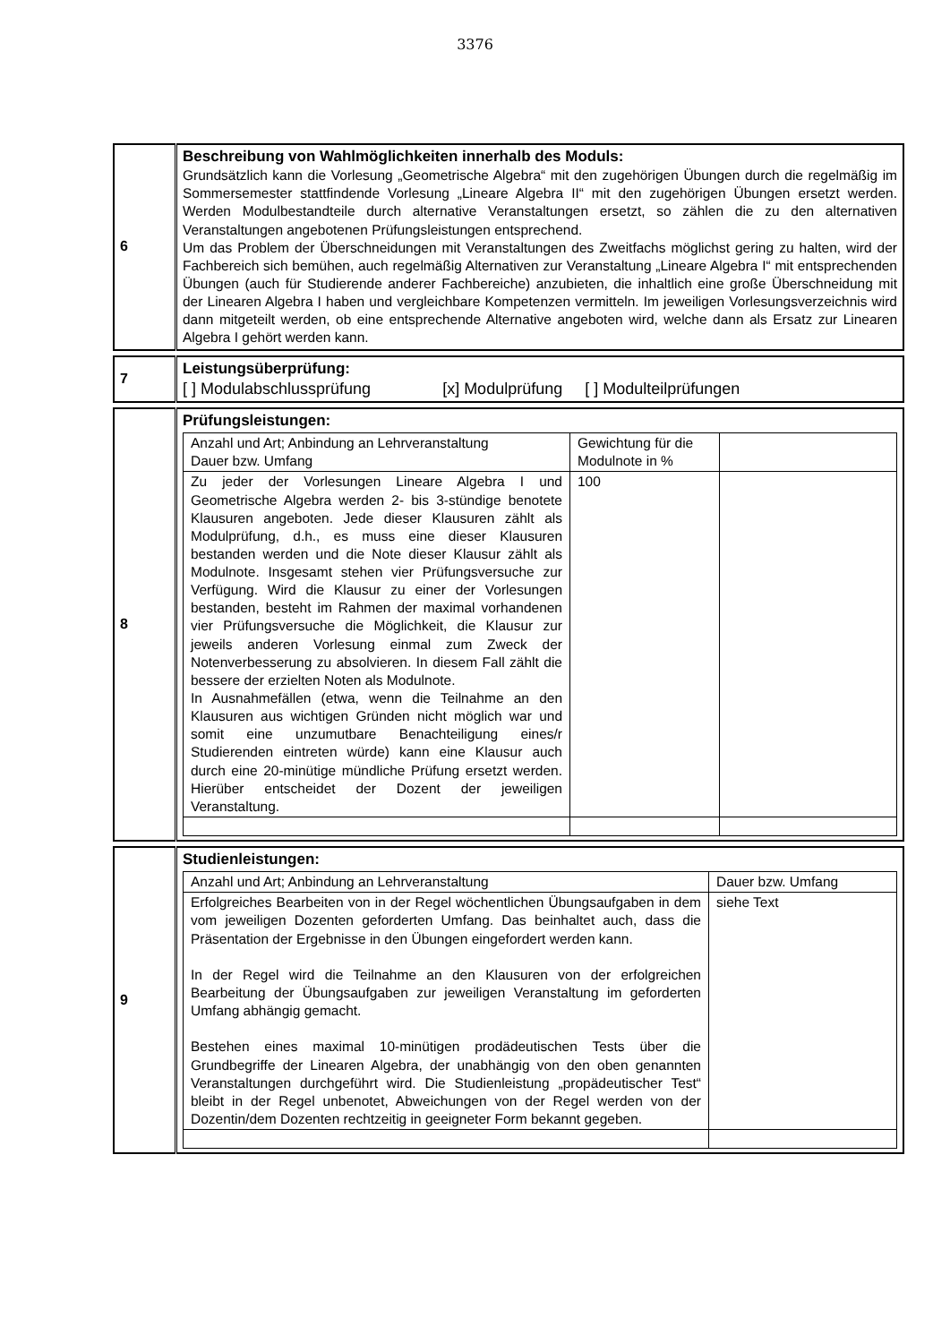3376
| 6 | Beschreibung von Wahlmöglichkeiten innerhalb des Moduls: Grundsätzlich kann die Vorlesung „Geometrische Algebra“ mit den zugehörigen Übungen durch die regelmäßig im Sommersemester stattfindende Vorlesung „Lineare Algebra II“ mit den zugehörigen Übungen ersetzt werden. Werden Modulbestandteile durch alternative Veranstaltungen ersetzt, so zählen die zu den alternativen Veranstaltungen angebotenen Prüfungsleistungen entsprechend. Um das Problem der Überschneidungen mit Veranstaltungen des Zweitfachs möglichst gering zu halten, wird der Fachbereich sich bemühen, auch regelmäßig Alternativen zur Veranstaltung „Lineare Algebra I“ mit entsprechenden Übungen (auch für Studierende anderer Fachbereiche) anzubieten, die inhaltlich eine große Überschneidung mit der Linearen Algebra I haben und vergleichbare Kompetenzen vermitteln. Im jeweiligen Vorlesungsverzeichnis wird dann mitgeteilt werden, ob eine entsprechende Alternative angeboten wird, welche dann als Ersatz zur Linearen Algebra I gehört werden kann. |
| 7 | Leistungsüberprüfung: [ ] Modulabschlussprüfung [x] Modulprüfung [ ] Modulteilprüfungen |
| 8 | Prüfungsleistungen: / Anzahl und Art; Anbindung an Lehrveranstaltung Dauer bzw. Umfang / Gewichtung für die Modulnote in % / / / Zu jeder der Vorlesungen Lineare Algebra I und Geometrische Algebra werden 2- bis 3-stündige benotete Klausuren angeboten. Jede dieser Klausuren zählt als Modulprüfung, d.h., es muss eine dieser Klausuren bestanden werden und die Note dieser Klausur zählt als Modulnote. Insgesamt stehen vier Prüfungsversuche zur Verfügung. Wird die Klausur zu einer der Vorlesungen bestanden, besteht im Rahmen der maximal vorhandenen vier Prüfungsversuche die Möglichkeit, die Klausur zur jeweils anderen Vorlesung einmal zum Zweck der Notenverbesserung zu absolvieren. In diesem Fall zählt die bessere der erzielten Noten als Modulnote. In Ausnahmefällen (etwa, wenn die Teilnahme an den Klausuren aus wichtigen Gründen nicht möglich war und somit eine unzumutbare Benachteiligung eines/r Studierenden eintreten würde) kann eine Klausur auch durch eine 20-minütige mündliche Prüfung ersetzt werden. Hierüber entscheidet der Dozent der jeweiligen Veranstaltung. / 100 / / |
| 9 | Studienleistungen: / Anzahl und Art; Anbindung an Lehrveranstaltung / Dauer bzw. Umfang / / Erfolgreiches Bearbeiten von in der Regel wöchentlichen Übungsaufgaben in dem vom jeweiligen Dozenten geforderten Umfang. Das beinhaltet auch, dass die Präsentation der Ergebnisse in den Übungen eingefordert werden kann. In der Regel wird die Teilnahme an den Klausuren von der erfolgreichen Bearbeitung der Übungsaufgaben zur jeweiligen Veranstaltung im geforderten Umfang abhängig gemacht. Bestehen eines maximal 10-minütigen prodädeutischen Tests über die Grundbegriffe der Linearen Algebra, der unabhängig von den oben genannten Veranstaltungen durchgeführt wird. Die Studienleistung „propädeutischer Test“ bleibt in der Regel unbenotet, Abweichungen von der Regel werden von der Dozentin/dem Dozenten rechtzeitig in geeigneter Form bekannt gegeben. / siehe Text / |